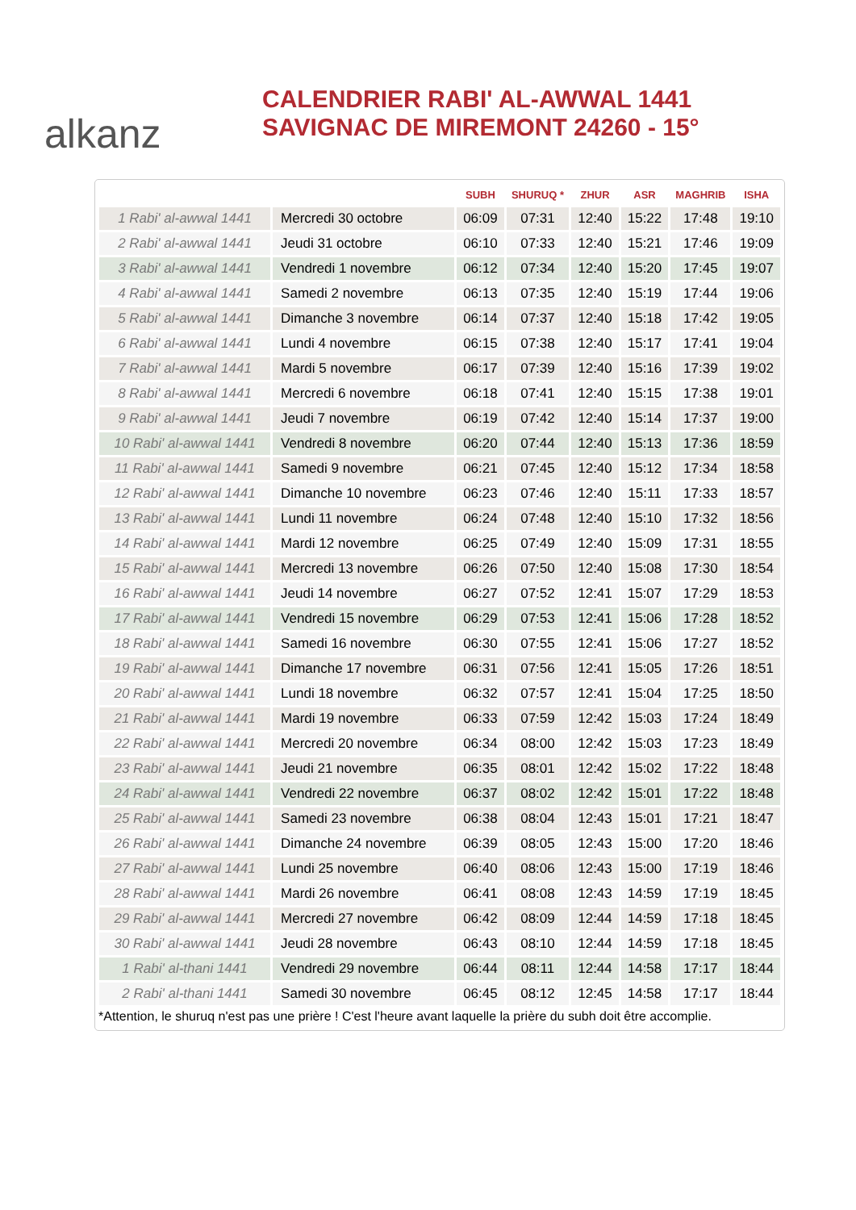alkanz
CALENDRIER RABI' AL-AWWAL 1441
SAVIGNAC DE MIREMONT 24260 - 15°
| | | SUBH | SHURUQ * | ZHUR | ASR | MAGHRIB | ISHA |
| --- | --- | --- | --- | --- | --- | --- | --- |
| 1 Rabi' al-awwal 1441 | Mercredi 30 octobre | 06:09 | 07:31 | 12:40 | 15:22 | 17:48 | 19:10 |
| 2 Rabi' al-awwal 1441 | Jeudi 31 octobre | 06:10 | 07:33 | 12:40 | 15:21 | 17:46 | 19:09 |
| 3 Rabi' al-awwal 1441 | Vendredi 1 novembre | 06:12 | 07:34 | 12:40 | 15:20 | 17:45 | 19:07 |
| 4 Rabi' al-awwal 1441 | Samedi 2 novembre | 06:13 | 07:35 | 12:40 | 15:19 | 17:44 | 19:06 |
| 5 Rabi' al-awwal 1441 | Dimanche 3 novembre | 06:14 | 07:37 | 12:40 | 15:18 | 17:42 | 19:05 |
| 6 Rabi' al-awwal 1441 | Lundi 4 novembre | 06:15 | 07:38 | 12:40 | 15:17 | 17:41 | 19:04 |
| 7 Rabi' al-awwal 1441 | Mardi 5 novembre | 06:17 | 07:39 | 12:40 | 15:16 | 17:39 | 19:02 |
| 8 Rabi' al-awwal 1441 | Mercredi 6 novembre | 06:18 | 07:41 | 12:40 | 15:15 | 17:38 | 19:01 |
| 9 Rabi' al-awwal 1441 | Jeudi 7 novembre | 06:19 | 07:42 | 12:40 | 15:14 | 17:37 | 19:00 |
| 10 Rabi' al-awwal 1441 | Vendredi 8 novembre | 06:20 | 07:44 | 12:40 | 15:13 | 17:36 | 18:59 |
| 11 Rabi' al-awwal 1441 | Samedi 9 novembre | 06:21 | 07:45 | 12:40 | 15:12 | 17:34 | 18:58 |
| 12 Rabi' al-awwal 1441 | Dimanche 10 novembre | 06:23 | 07:46 | 12:40 | 15:11 | 17:33 | 18:57 |
| 13 Rabi' al-awwal 1441 | Lundi 11 novembre | 06:24 | 07:48 | 12:40 | 15:10 | 17:32 | 18:56 |
| 14 Rabi' al-awwal 1441 | Mardi 12 novembre | 06:25 | 07:49 | 12:40 | 15:09 | 17:31 | 18:55 |
| 15 Rabi' al-awwal 1441 | Mercredi 13 novembre | 06:26 | 07:50 | 12:40 | 15:08 | 17:30 | 18:54 |
| 16 Rabi' al-awwal 1441 | Jeudi 14 novembre | 06:27 | 07:52 | 12:41 | 15:07 | 17:29 | 18:53 |
| 17 Rabi' al-awwal 1441 | Vendredi 15 novembre | 06:29 | 07:53 | 12:41 | 15:06 | 17:28 | 18:52 |
| 18 Rabi' al-awwal 1441 | Samedi 16 novembre | 06:30 | 07:55 | 12:41 | 15:06 | 17:27 | 18:52 |
| 19 Rabi' al-awwal 1441 | Dimanche 17 novembre | 06:31 | 07:56 | 12:41 | 15:05 | 17:26 | 18:51 |
| 20 Rabi' al-awwal 1441 | Lundi 18 novembre | 06:32 | 07:57 | 12:41 | 15:04 | 17:25 | 18:50 |
| 21 Rabi' al-awwal 1441 | Mardi 19 novembre | 06:33 | 07:59 | 12:42 | 15:03 | 17:24 | 18:49 |
| 22 Rabi' al-awwal 1441 | Mercredi 20 novembre | 06:34 | 08:00 | 12:42 | 15:03 | 17:23 | 18:49 |
| 23 Rabi' al-awwal 1441 | Jeudi 21 novembre | 06:35 | 08:01 | 12:42 | 15:02 | 17:22 | 18:48 |
| 24 Rabi' al-awwal 1441 | Vendredi 22 novembre | 06:37 | 08:02 | 12:42 | 15:01 | 17:22 | 18:48 |
| 25 Rabi' al-awwal 1441 | Samedi 23 novembre | 06:38 | 08:04 | 12:43 | 15:01 | 17:21 | 18:47 |
| 26 Rabi' al-awwal 1441 | Dimanche 24 novembre | 06:39 | 08:05 | 12:43 | 15:00 | 17:20 | 18:46 |
| 27 Rabi' al-awwal 1441 | Lundi 25 novembre | 06:40 | 08:06 | 12:43 | 15:00 | 17:19 | 18:46 |
| 28 Rabi' al-awwal 1441 | Mardi 26 novembre | 06:41 | 08:08 | 12:43 | 14:59 | 17:19 | 18:45 |
| 29 Rabi' al-awwal 1441 | Mercredi 27 novembre | 06:42 | 08:09 | 12:44 | 14:59 | 17:18 | 18:45 |
| 30 Rabi' al-awwal 1441 | Jeudi 28 novembre | 06:43 | 08:10 | 12:44 | 14:59 | 17:18 | 18:45 |
| 1 Rabi' al-thani 1441 | Vendredi 29 novembre | 06:44 | 08:11 | 12:44 | 14:58 | 17:17 | 18:44 |
| 2 Rabi' al-thani 1441 | Samedi 30 novembre | 06:45 | 08:12 | 12:45 | 14:58 | 17:17 | 18:44 |
*Attention, le shuruq n'est pas une prière ! C'est l'heure avant laquelle la prière du subh doit être accomplie.